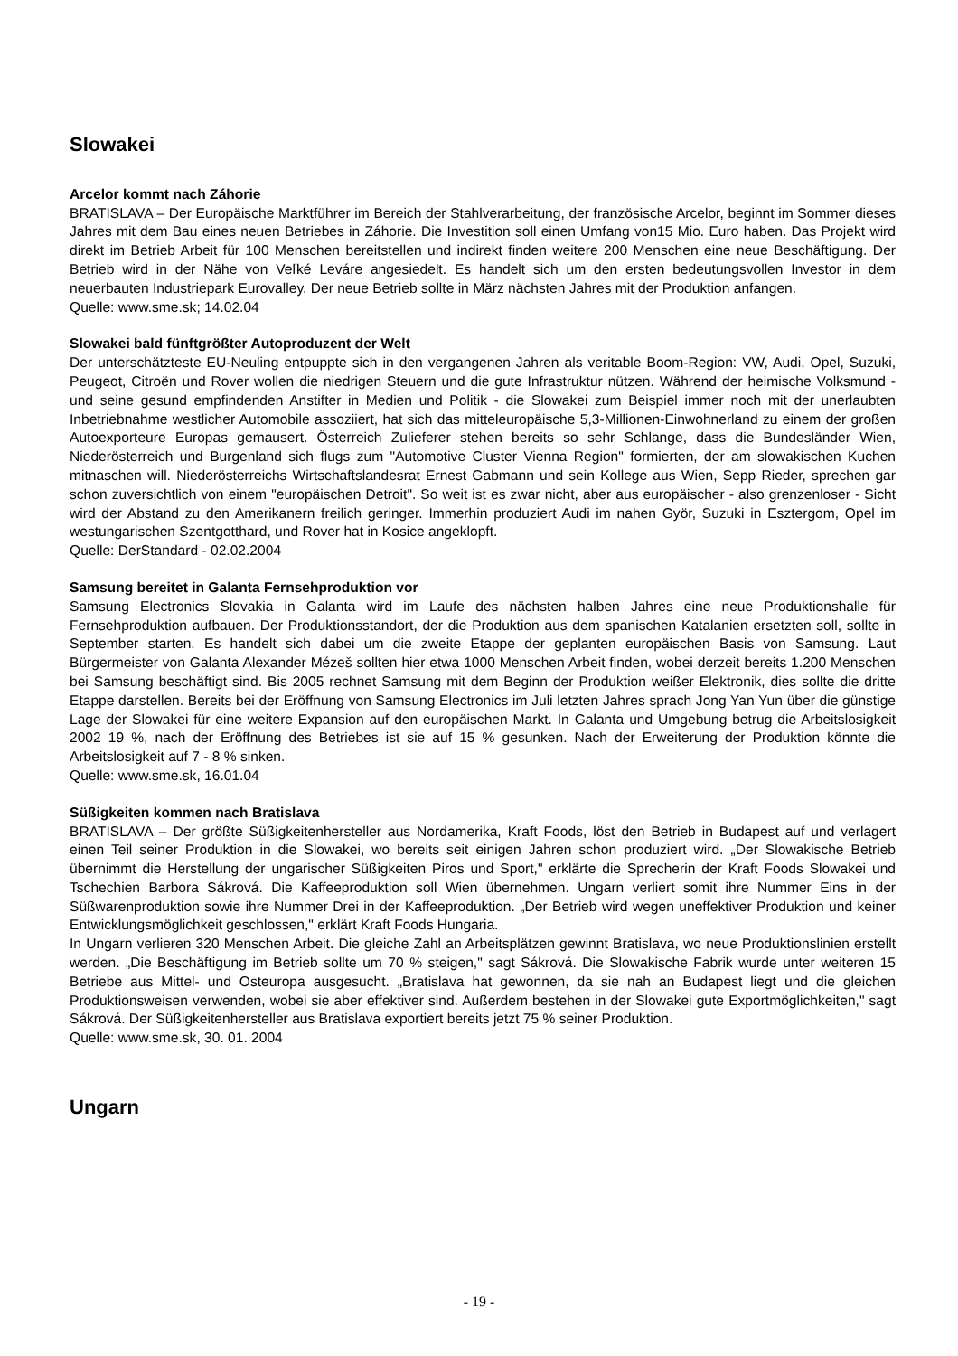Slowakei
Arcelor kommt nach Záhorie
BRATISLAVA – Der Europäische Marktführer im Bereich der Stahlverarbeitung, der französische Arcelor, beginnt im Sommer dieses Jahres mit dem Bau eines neuen Betriebes in Záhorie. Die Investition soll einen Umfang von15 Mio. Euro haben. Das Projekt wird direkt im Betrieb Arbeit für 100 Menschen bereitstellen und indirekt finden weitere 200 Menschen eine neue Beschäftigung. Der Betrieb wird in der Nähe von Veľké Leváre angesiedelt. Es handelt sich um den ersten bedeutungsvollen Investor in dem neuerbauten Industriepark Eurovalley. Der neue Betrieb sollte in März nächsten Jahres mit der Produktion anfangen.
Quelle: www.sme.sk; 14.02.04
Slowakei bald fünftgrößter Autoproduzent der Welt
Der unterschätzteste EU-Neuling entpuppte sich in den vergangenen Jahren als veritable Boom-Region: VW, Audi, Opel, Suzuki, Peugeot, Citroën und Rover wollen die niedrigen Steuern und die gute Infrastruktur nützen. Während der heimische Volksmund - und seine gesund empfindenden Anstifter in Medien und Politik - die Slowakei zum Beispiel immer noch mit der unerlaubten Inbetriebnahme westlicher Automobile assoziiert, hat sich das mitteleuropäische 5,3-Millionen-Einwohnerland zu einem der großen Autoexporteure Europas gemausert. Österreich Zulieferer stehen bereits so sehr Schlange, dass die Bundesländer Wien, Niederösterreich und Burgenland sich flugs zum "Automotive Cluster Vienna Region" formierten, der am slowakischen Kuchen mitnaschen will. Niederösterreichs Wirtschaftslandesrat Ernest Gabmann und sein Kollege aus Wien, Sepp Rieder, sprechen gar schon zuversichtlich von einem "europäischen Detroit". So weit ist es zwar nicht, aber aus europäischer - also grenzenloser - Sicht wird der Abstand zu den Amerikanern freilich geringer. Immerhin produziert Audi im nahen Györ, Suzuki in Esztergom, Opel im westungarischen Szentgotthard, und Rover hat in Kosice angeklopft.
Quelle: DerStandard - 02.02.2004
Samsung bereitet in Galanta Fernsehproduktion vor
Samsung Electronics Slovakia in Galanta wird im Laufe des nächsten halben Jahres eine neue Produktionshalle für Fernsehproduktion aufbauen. Der Produktionsstandort, der die Produktion aus dem spanischen Katalanien ersetzten soll, sollte in September starten. Es handelt sich dabei um die zweite Etappe der geplanten europäischen Basis von Samsung. Laut Bürgermeister von Galanta Alexander Mézeš sollten hier etwa 1000 Menschen Arbeit finden, wobei derzeit bereits 1.200 Menschen bei Samsung beschäftigt sind. Bis 2005 rechnet Samsung mit dem Beginn der Produktion weißer Elektronik, dies sollte die dritte Etappe darstellen. Bereits bei der Eröffnung von Samsung Electronics im Juli letzten Jahres sprach Jong Yan Yun über die günstige Lage der Slowakei für eine weitere Expansion auf den europäischen Markt. In Galanta und Umgebung betrug die Arbeitslosigkeit 2002 19 %, nach der Eröffnung des Betriebes ist sie auf 15 % gesunken. Nach der Erweiterung der Produktion könnte die Arbeitslosigkeit auf 7 - 8 % sinken.
Quelle: www.sme.sk, 16.01.04
Süßigkeiten kommen nach Bratislava
BRATISLAVA – Der größte Süßigkeitenhersteller aus Nordamerika, Kraft Foods, löst den Betrieb in Budapest auf und verlagert einen Teil seiner Produktion in die Slowakei, wo bereits seit einigen Jahren schon produziert wird. „Der Slowakische Betrieb übernimmt die Herstellung der ungarischer Süßigkeiten Piros und Sport," erklärte die Sprecherin der Kraft Foods Slowakei und Tschechien Barbora Sákrová. Die Kaffeeproduktion soll Wien übernehmen. Ungarn verliert somit ihre Nummer Eins in der Süßwarenproduktion sowie ihre Nummer Drei in der Kaffeeproduktion. „Der Betrieb wird wegen uneffektiver Produktion und keiner Entwicklungsmöglichkeit geschlossen," erklärt Kraft Foods Hungaria.
In Ungarn verlieren 320 Menschen Arbeit. Die gleiche Zahl an Arbeitsplätzen gewinnt Bratislava, wo neue Produktionslinien erstellt werden. „Die Beschäftigung im Betrieb sollte um 70 % steigen," sagt Sákrová. Die Slowakische Fabrik wurde unter weiteren 15 Betriebe aus Mittel- und Osteuropa ausgesucht. „Bratislava hat gewonnen, da sie nah an Budapest liegt und die gleichen Produktionsweisen verwenden, wobei sie aber effektiver sind. Außerdem bestehen in der Slowakei gute Exportmöglichkeiten," sagt Sákrová. Der Süßigkeitenhersteller aus Bratislava exportiert bereits jetzt 75 % seiner Produktion.
Quelle: www.sme.sk, 30. 01. 2004
Ungarn
- 19 -